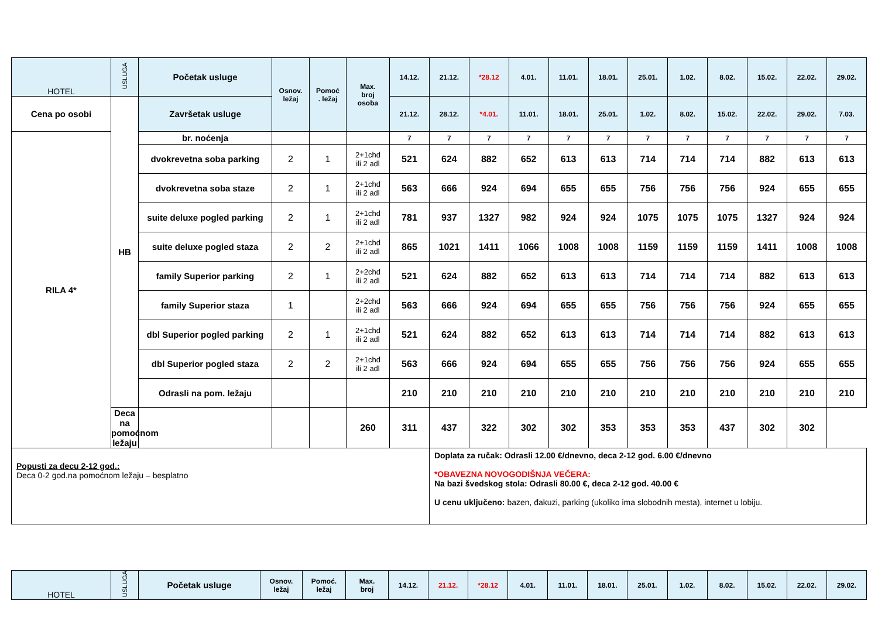| HOTEL | USLUGA | Početak usluge | Osnov. ležaj | Pomoć . ležaj | Max. broj osoba | 14.12. | 21.12. | *28.12 | 4.01. | 11.01. | 18.01. | 25.01. | 1.02. | 8.02. | 15.02. | 22.02. | 29.02. |
| --- | --- | --- | --- | --- | --- | --- | --- | --- | --- | --- | --- | --- | --- | --- | --- | --- | --- |
| Cena po osobi | HB | Završetak usluge | | | | 21.12. | 28.12. | *4.01. | 11.01. | 18.01. | 25.01. | 1.02. | 8.02. | 15.02. | 22.02. | 29.02. | 7.03. |
| RILA 4* | | br. noćenja | | | | 7 | 7 | 7 | 7 | 7 | 7 | 7 | 7 | 7 | 7 | 7 | 7 |
| | | dvokrevetna soba parking | 2 | 1 | 2+1chd ili 2 adl | 521 | 624 | 882 | 652 | 613 | 613 | 714 | 714 | 714 | 882 | 613 | 613 |
| | | dvokrevetna soba staze | 2 | 1 | 2+1chd ili 2 adl | 563 | 666 | 924 | 694 | 655 | 655 | 756 | 756 | 756 | 924 | 655 | 655 |
| | | suite deluxe pogled parking | 2 | 1 | 2+1chd ili 2 adl | 781 | 937 | 1327 | 982 | 924 | 924 | 1075 | 1075 | 1075 | 1327 | 924 | 924 |
| | | suite deluxe pogled staza | 2 | 2 | 2+1chd ili 2 adl | 865 | 1021 | 1411 | 1066 | 1008 | 1008 | 1159 | 1159 | 1159 | 1411 | 1008 | 1008 |
| | | family Superior parking | 2 | 1 | 2+2chd ili 2 adl | 521 | 624 | 882 | 652 | 613 | 613 | 714 | 714 | 714 | 882 | 613 | 613 |
| | | family Superior staza | 1 | | 2+2chd ili 2 adl | 563 | 666 | 924 | 694 | 655 | 655 | 756 | 756 | 756 | 924 | 655 | 655 |
| | | dbl Superior pogled parking | 2 | 1 | 2+1chd ili 2 adl | 521 | 624 | 882 | 652 | 613 | 613 | 714 | 714 | 714 | 882 | 613 | 613 |
| | | dbl Superior pogled staza | 2 | 2 | 2+1chd ili 2 adl | 563 | 666 | 924 | 694 | 655 | 655 | 756 | 756 | 756 | 924 | 655 | 655 |
| | | Odrasli na pom. ležaju | | | | 210 | 210 | 210 | 210 | 210 | 210 | 210 | 210 | 210 | 210 | 210 | 210 |
| | Deca na pomoćnom ležaju | | | | 260 | 311 | 437 | 322 | 302 | 302 | 353 | 353 | 353 | 437 | 302 | 302 | |
| Popusti za decu 2-12 god.: Deca 0-2 god.na pomoćnom ležaju – besplatno | | | | | | | Doplata za ručak: Odrasli 12.00 €/dnevno, deca 2-12 god. 6.00 €/dnevno *OBAVEZNA NOVOGODIŠNJA VEČERA: Na bazi švedskog stola: Odrasli 80.00 €, deca 2-12 god. 40.00 € U cenu uključeno: bazen, đakuzi, parking (ukoliko ima slobodnih mesta), internet u lobiju. | | | | | | | | | | |
| HOTEL | USLUGA | Početak usluge | Osnov. ležaj | Pomoć. ležaj | Max. broj | 14.12. | 21.12. | *28.12 | 4.01. | 11.01. | 18.01. | 25.01. | 1.02. | 8.02. | 15.02. | 22.02. | 29.02. |
| --- | --- | --- | --- | --- | --- | --- | --- | --- | --- | --- | --- | --- | --- | --- | --- | --- | --- |